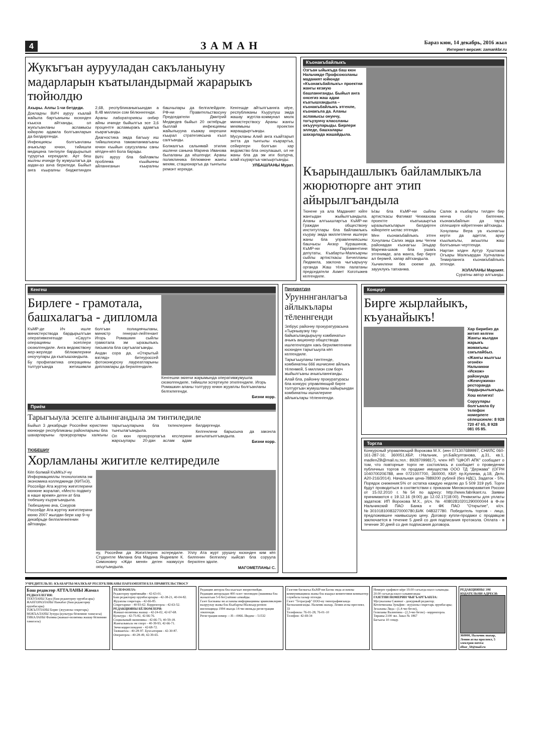4 ЗАМАН
Бараз кюн, 14 декабрь, 2016 жыл
Интернет-версия: zamankbr.ru
Жукъгъан аурууладан сакъланыуну мадарларын къатыландырмай жарарыкъ тюйюлдю
Ахыры. Аллы 1-чи бетдеди.
Докладчы ВИЧ ауруу къалай жайыла баргъаныны юсюнден къысха айтханды, ол жукъгъанланы асламысы юйюрлю адамла болгъанларын да билдиргенди.
Инфекциясы болгъанланы ачыкълар ючюн, тийишли медицина тинтиуле бардырылып турургъа керекдиле. Арт беш жылны ичинде бу жумушлагъа да аздан-аз ахча бериледи. Быйыл анга къыралны бюджетинден 2,68, республиканыкъындан а 8,48 миллион сом бёлюннгенди.
Араны лабораториясы онбир айны ичинде быйылгъа эсе 3,6 процентге асламыракъ адамгъа къарагъанды.
Диагностика эмда багъыу иш тийишлисича тамамланмагъаны ючюн къыйын саусузланы саны кёпден-кёп бола барады.
ВИЧ ауруу бла байламлы проблема къыйынны айланнганын къыралны башчылары да белгилейдиле. РФ-ни Правительствосуну Председатели Дмитрий Медведев быйыл 20 октябрьде быллай инфекцияны жайылыууна къажау кюрешни къырал стратегиясына къол салгъанды.
Болжалгъа салынмай этилик ишлени санына Марина Иванова былаланы да кёшгенди: Араны поликлиника бёлюмюне жангы мекям, стационаргъа да тынгылы ремонт керекди.
Кенгешде айтылгъаннга кёре, республиканы Къурулуш эмда жашау журтла-коммунал мюлк министерствосу Араны жангы мекямыны проектин жарашдыргъанды.
Мусукланы Алий анга къайтарып энтта да тынгылы къараргъа, сейирлери болгъан хар ведомство бла оноулашып, ол не жаны бла да эм иги болурча, алай къураргъа чакъыргъанды.
УЛБАШЛАНЫ Мурат.
Къонакъбайлыкъ
Озгъан ыйыкъда баш кюн Нальчикде Профсоюзланы маданият юйюнде «Къонакъбайлыкъ» проектни жангы кезиую башланнганды. Быйыл анга онсегиз жаш адам къатышхандыла – къонакъбайлыкъ этгенле, къонакъла да. Аланы асламысы онунчу, тогъузунчу классланы окъуучуларыды. Бирлери элледе, башхалары шахарлада жашайдыла.
Къарындашлыкъ байламлыкъла жюрютюрге ант этип айырылгъандыла
Тюнене уа ала Маданият юйге жангыдан жыйылгъандыла. Аланы алгъышларгъа КъМР-ни Граждан обществону институтлары бла байламлыкъ къурау эмда миллетлени ишлери жаны бла управлениясыны башчысы Анзор Курашинов, КъМР-ни Парламентини депутаты, Къабарты-Малкъарны сыйлы артисткасы Бечелланы Людмила, заклона чыгъарыучу органда Жаш тёлю палатаны председатели Ахмет Коготыжев келгендиле.
Ызы бла КъМР-ни сыйлы артисткасы Фатимат Чехмахова проектге къатышыргъа ыразылыкъларын билдирген юйюрлеге ыспас этгенди.
Мен къонакъбайлыкъ этген Хочуланы Салих эмда аны Чегем районадан къонагъы Эльдар Марема-шаов бла ушакъ этгенимде, ала манга, бир бирге ал бермей, хапар айтхандыла.
Хычинлени бек сюеме да, заууклукъ тапханма.
Салих а къабарты тилден бир ненча сёз билгенин, къонакъбайлын да тауча сёлеширге юйретгенин айтханды.
Хочуланы Вера уа къонагъы керти да адетли, ариу къылыкълы, акъыллы жаш болгъанын чертгенди.
Нартан элден Артур Хуштоков Огъары Малкъардан Хулчаланы Темирланнга къонакъбайлыкъ этгенди.
ХОЛАЛАНЫ Марзият.
Суратны автор алгъанды.
Кенгеш
Бирлеге - грамотала, башхалагъа - дипломла
КъМР-де Ич ишле министерствода бардырылгъан оперативкенгешде «Сауут» операцияны эсеплери сюзюлгендиле. Анга ведомствону жер-жерледе бёлюмлерини оноучулары да къатышхандыла.
Бу профилактика операцияны толтургъанда жетишимли болгъан полициячыланы, министр генерал-лейтенант Игорь Ромашкин сыйлы грамотала эм ыразылыкъ письмола бла саугъалагъанды.
Андан сора да, «Открытый взгляд» битеуроссей фотоконкурсну лауреатларыны дипломлары да берилгендиле.
Кенгешни экинчи жарымында оперативжумушла сюзюлгендиле, тийишли эсгертиуле этилгендиле. Игорь Ромашкин аланы толтуруу ючюн жууаплы болгъанланы белгилегенди.
Бизни корр.
Приём
Тарыгъыула эсепге алыннгандыла эм тинтиледиле
Быйыл 3 декабрьде Россейни юристини кюнюнде республиканы районларыны бла шахарларыны прокурорлары халкъны тарыгъыуларына бла тилеклерине тынгылагъандыла.
Ол кюн прокурорлагъа кеслерини жарсыулары 20-дан аслам адам билдиргенди.
Келгенлени барысына да законла ангылатылгъандыла.
Бизни корр.
ТЮБЕШИУ
Хорламланы жигитле келтиредиле
Кёп болмай КъМКъУ-ну Информацияллы технологияла эм экономика колледжинде (КИТиЭ), Россейде Ата журтну жигитлерини кюнюне жоралап, «Место подвигу в наше время» деген ат бла тюбешиу къурагъандыла.
Тюбешиуню ача, Сокуров Россейде Ата журтну жигитлерини кюню 2007 жылдан бери хар 9-чу декабрьде белгиленнгенин айтханды.
ну, Россейни да Жигитлерин эсгередиле. Студентле Милана бла Мадина Яндиевле К. Симоновну «Жди меня» деген назмусун окъугъандыла.
Уллу Ата журт урушну юсюнден ким кёп билгенин белгилеу хыйсап бла соруула берилген эдиле.
МАГОМЕТЛАНЫ С.
Прокуратура
Урунннганлагъа айлыкълары тёленнгенди
Элбрус районну прокуратурасына «Тырныаузну тау-байыкъландырыучу комбинаты» ачыкъ акционер обществода ишлегенледен хакъ берилмегенини юсюнден тарыгъыула кёп келгендиле.
Тарыгъыуланы тинтгенде, комбинатны 666 ишчисине айлыкъ тёленмей, 5 миллион сом борч жыйылгъаны ачыкъланнганды.
Алай бла, районну прокуратурасы бла конкурс управляющий бирге толтургъан жумушланы хайырындан комбинатны ишчилерине айлыкълары тёленнгенди.
Концерт
Бирге жырлайыкъ, къуанайыкъ!
Хар бирибиз да жетип келген Жангы жылдан жарыкъ жомакъны сакълайбыз.
«Жангы жылгъы огонёк» Нальчикни «Искож» районунда «Жемчужина» ресторанда бардырылыкъды.
Хош келигиз!
Соруулары болгъанла бу телефон номерлеге сёлешсинле: 8 928 720 47 65, 8 928 081 05 85.
Торгла
Конкурсный управляющий Ворокова М.Х. (инн 071307689997, СНИЛС 060-161-287-16; 360051,КБР, г.Нальчик, ул.Байсултанова, д.31, кв.1, madlenZB@mail.ru,тел.: 89287099817), член НП "ЦФОП АПК" сообщает о том, что повторные торги не состоялись и сообщает о проведении публичных торгов по продаже имущества ООО ТД "Держава" (ОГРН 1040700206788, инн 0721007700, 360000, КБР, пр.Кулиева, д.18, Дело А20-216/2014). Начальная цена-7889200 рублей (без НДС), Задаток - 5%, Порядок снижения:5% от остатка каждую неделю до 5 509 319 руб. Торги будут проводиться в соответствии с приказом Минэкономразвития России от 15.02.2010 г. №54 по адресу: http://www.fabrikant.ru. Заявки принимаются с 19.12.16 (9:00) до 12.02.17(18:00). Реквизиты для уплаты задатков: ИП Ворокова М.Х., р/сч. № 40802810201290000044 в Ф-ле Нальчикский ПАО Банка « ФК ПАО "Открытие", к/сч.№30101810083270000780,БИК 048327780. Победитель торгов - лицо, предложившее наивысшую цену. Договор купли-продажи с продавцом заключается в течение 5 дней со дня подписания протокола. Оплата - в течение 30 дней со дня подписания договора.
УЧРЕДИТЕЛЬЛЕ: КЪАБАРТЫ-МАЛКЪАР РЕСПУБЛИКАНЫ ПАРЛАМЕНТИ БЛА ПРАВИТЕЛЬСТВОСУ
Баш редактор АТТАЛАНЫ Жамал
РЕДКОЛЛЕГИЯ:
ТЕКУЛАНЫ Хауа (баш редакторну орунбасары)
ЖАНГОРАЗЛАНЫ Нажабат (баш редакторну орунбасары)
ТОКЪЛУЛАНЫ Борис (жууаплы секретарь)
МОКЪАЛАНЫ Зухура (культура бёлюмню таматасы)
ТИКАЛАНЫ Фатима (жамаат-политика жашау бёлюмню таматасы)
ТЕЛЕФОНЛА:
Редакторну приёмныйи - 42-63-01.
Баш редакторну орунбасарлары - 42-38-21, 40-04-82.
Жууаплы секретарь - 42-66-85.
Секретариат - 40-93-62. Корректорла - 42-63-52.
РЕДАКЦИЯНЫ БЁЛЮМЛЕРИ:
Жамаат-политика жашау - 42-24-02, 42-67-68.
Культура - 42-75-82, 42-66-76.
Социальный-экономика - 42-66-73, 40-59-18.
Жангылыкъла эм спорт - 40-39-93, 42-66-71.
Энчи корреспондент - 42-68-72.
Тилманчла - 40-28-97. Бухгалтерия - 42-30-87.
Операторла - 40-28-49, 42-39-65.
Редакция авторла бла къагъыт жюрютмейди.
Редакция авторладан 400 газет тизгинден (машинка бла жазылгъан 5-6 бет) кёпню алмайды.
Газет Басманы эм асламлы информацияны эркинликлерин къоруулау жаны бла Къабарты-Малкъар регион инспекцияда 1994 жылда 14-чю июньда регистрация этилгенди.
Регистрация номер —Н—0066. Индекс - 51532
Газетни басмагъа КъМР-ни Басма эмда асламлы коммуникацияла жаны бла къырал комитетини компьютер службасы хазыр этгенди.
Газет "Тетраграф" ООО-ну типографиясында басмаланнганды. Нальчик шахар, Ленин атлы проспект, 33
Телефонла: 76-01-28, 76-01-10
Телефон: 42-69-34
Номерге графикге кёре 19.00 сагъатда къол салынады. 20.00 сагъатда къол салыннганды
ГАЗЕТНИ НОМЕРИН ЧЫГЪАРГЪАНЛА:
Мусукаланы Сакинат - дежурный редактор;
Кетенчиланы Зульфия - жууаплы секретарь орунбасары;
Зезаланы Лида - (1,4-чю бетле),
Геляланы Валентина - (2,3-чю бетле) - корректорла.
Тиражы 2100 экз. Заказ № 1867
Багъасы 10 сомду.
РЕДАКЦИЯНЫ ЭМ ИЗДАТЕЛЬНИ АДРЕСИ:
360000, Нальчик шахар, Ленин атлы проспект, 5
электрон почта: elbor_50@mail.ru